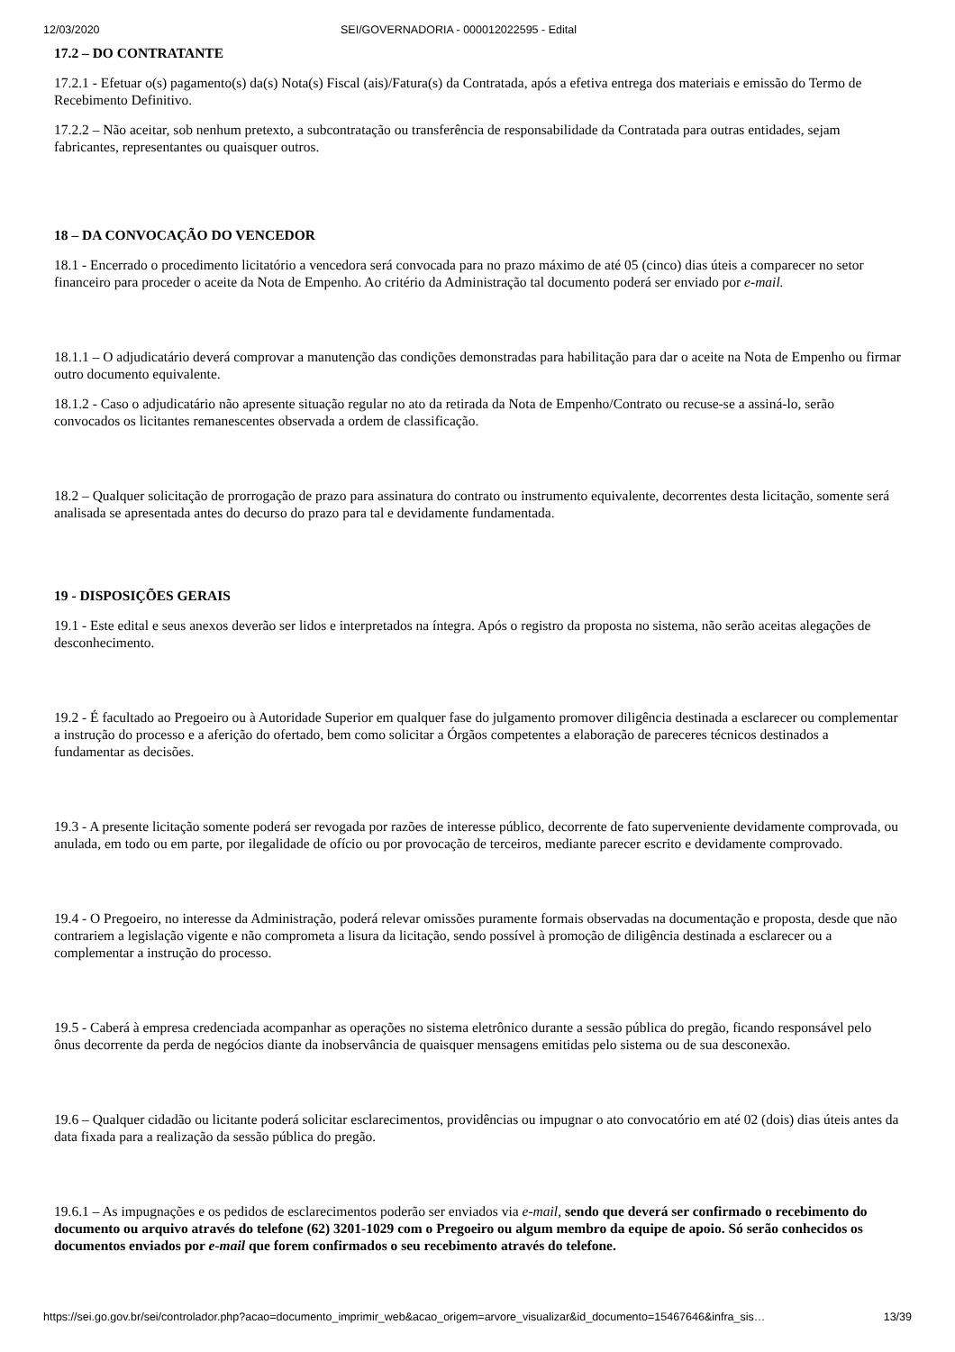12/03/2020 SEI/GOVERNADORIA - 000012022595 - Edital
17.2 – DO CONTRATANTE
17.2.1 - Efetuar o(s) pagamento(s) da(s) Nota(s) Fiscal (ais)/Fatura(s) da Contratada, após a efetiva entrega dos materiais e emissão do Termo de Recebimento Definitivo.
17.2.2 – Não aceitar, sob nenhum pretexto, a subcontratação ou transferência de responsabilidade da Contratada para outras entidades, sejam fabricantes, representantes ou quaisquer outros.
18 – DA CONVOCAÇÃO DO VENCEDOR
18.1 - Encerrado o procedimento licitatório a vencedora será convocada para no prazo máximo de até 05 (cinco) dias úteis a comparecer no setor financeiro para proceder o aceite da Nota de Empenho. Ao critério da Administração tal documento poderá ser enviado por e-mail.
18.1.1 – O adjudicatário deverá comprovar a manutenção das condições demonstradas para habilitação para dar o aceite na Nota de Empenho ou firmar outro documento equivalente.
18.1.2 - Caso o adjudicatário não apresente situação regular no ato da retirada da Nota de Empenho/Contrato ou recuse-se a assiná-lo, serão convocados os licitantes remanescentes observada a ordem de classificação.
18.2 – Qualquer solicitação de prorrogação de prazo para assinatura do contrato ou instrumento equivalente, decorrentes desta licitação, somente será analisada se apresentada antes do decurso do prazo para tal e devidamente fundamentada.
19 - DISPOSIÇÕES GERAIS
19.1 - Este edital e seus anexos deverão ser lidos e interpretados na íntegra. Após o registro da proposta no sistema, não serão aceitas alegações de desconhecimento.
19.2 - É facultado ao Pregoeiro ou à Autoridade Superior em qualquer fase do julgamento promover diligência destinada a esclarecer ou complementar a instrução do processo e a aferição do ofertado, bem como solicitar a Órgãos competentes a elaboração de pareceres técnicos destinados a fundamentar as decisões.
19.3 - A presente licitação somente poderá ser revogada por razões de interesse público, decorrente de fato superveniente devidamente comprovada, ou anulada, em todo ou em parte, por ilegalidade de ofício ou por provocação de terceiros, mediante parecer escrito e devidamente comprovado.
19.4 - O Pregoeiro, no interesse da Administração, poderá relevar omissões puramente formais observadas na documentação e proposta, desde que não contrariem a legislação vigente e não comprometa a lisura da licitação, sendo possível à promoção de diligência destinada a esclarecer ou a complementar a instrução do processo.
19.5 - Caberá à empresa credenciada acompanhar as operações no sistema eletrônico durante a sessão pública do pregão, ficando responsável pelo ônus decorrente da perda de negócios diante da inobservância de quaisquer mensagens emitidas pelo sistema ou de sua desconexão.
19.6 – Qualquer cidadão ou licitante poderá solicitar esclarecimentos, providências ou impugnar o ato convocatório em até 02 (dois) dias úteis antes da data fixada para a realização da sessão pública do pregão.
19.6.1 – As impugnações e os pedidos de esclarecimentos poderão ser enviados via e-mail, sendo que deverá ser confirmado o recebimento do documento ou arquivo através do telefone (62) 3201-1029 com o Pregoeiro ou algum membro da equipe de apoio. Só serão conhecidos os documentos enviados por e-mail que forem confirmados o seu recebimento através do telefone.
https://sei.go.gov.br/sei/controlador.php?acao=documento_imprimir_web&acao_origem=arvore_visualizar&id_documento=15467646&infra_sis… 13/39